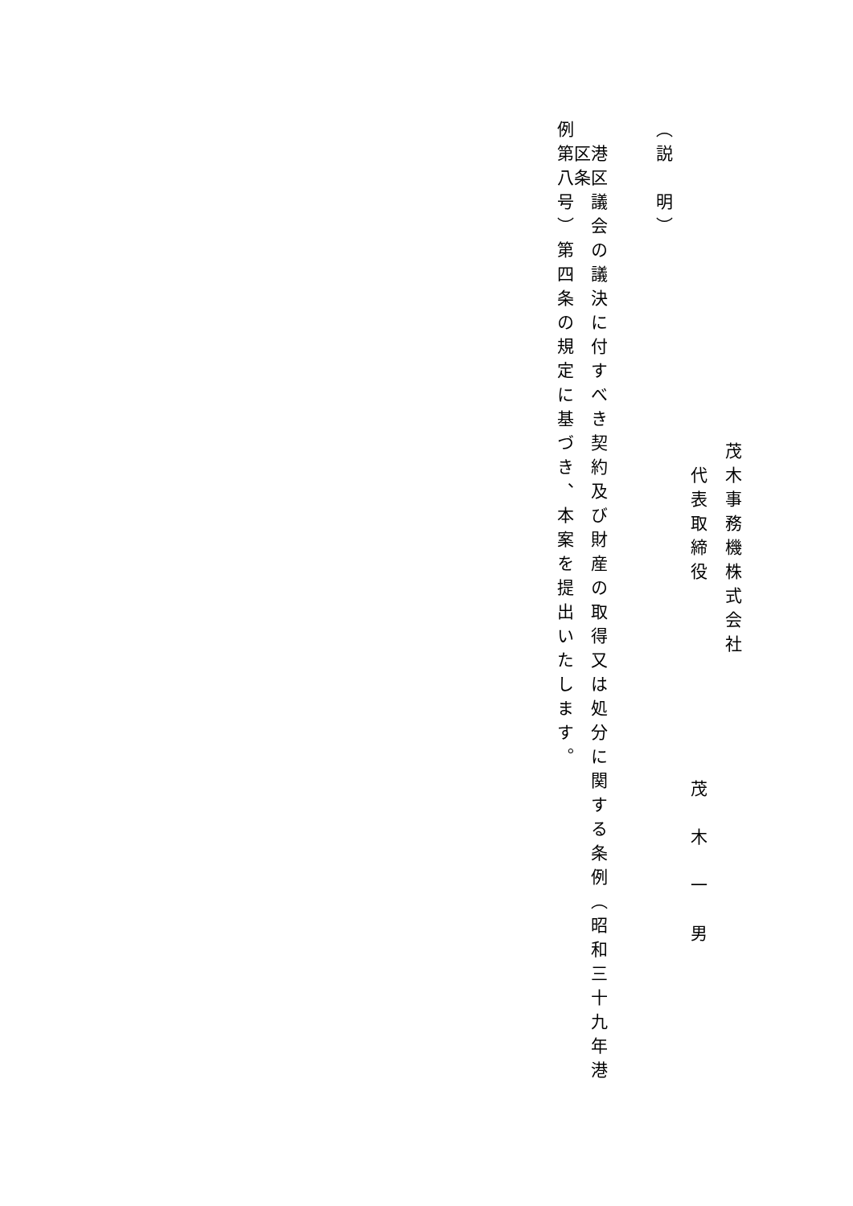茂木事務機株式会社
代表取締役　　　　　　　　茂　木　一　男
（説　明）
港区議会の議決に付すべき契約及び財産の取得又は処分に関する条例（昭和三十九年港区条
例第八号）第四条の規定に基づき、本案を提出いたします。